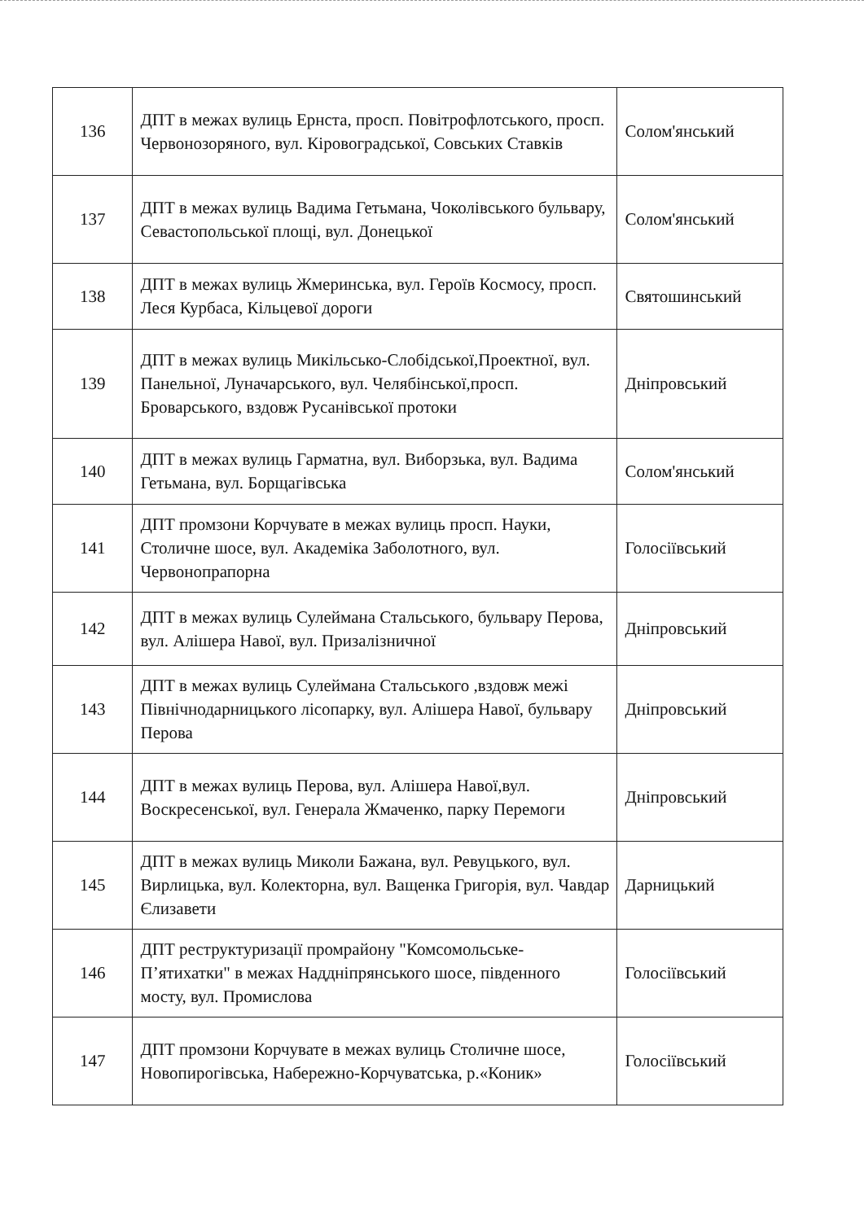| 136 | ДПТ в межах вулиць Ернста, просп. Повітрофлотського, просп. Червонозоряного, вул. Кіровоградської, Совських Ставків | Солом'янський |
| 137 | ДПТ в межах вулиць Вадима Гетьмана, Чоколівського бульвару, Севастопольської площі, вул. Донецької | Солом'янський |
| 138 | ДПТ в межах вулиць Жмеринська, вул. Героїв Космосу, просп. Леся Курбаса, Кільцевої дороги | Святошинський |
| 139 | ДПТ в межах вулиць Микільсько-Слобідської,Проектної, вул. Панельної, Луначарського, вул. Челябінської,просп. Броварського, вздовж Русанівської протоки | Дніпровський |
| 140 | ДПТ в межах вулиць Гарматна, вул. Виборзька, вул. Вадима Гетьмана, вул. Борщагівська | Солом'янський |
| 141 | ДПТ промзони Корчувате в межах вулиць просп. Науки, Столичне шосе, вул. Академіка Заболотного, вул. Червонопрапорна | Голосіївський |
| 142 | ДПТ в межах вулиць Сулеймана Стальського, бульвару Перова, вул. Алішера Навої, вул. Призалізничної | Дніпровський |
| 143 | ДПТ в межах вулиць Сулеймана Стальського ,вздовж межі Північнодарницького лісопарку, вул. Алішера Навої, бульвару Перова | Дніпровський |
| 144 | ДПТ в межах вулиць Перова, вул. Алішера Навої,вул. Воскресенської, вул. Генерала Жмаченко, парку Перемоги | Дніпровський |
| 145 | ДПТ в межах вулиць Миколи Бажана, вул. Ревуцького, вул. Вирлицька, вул. Колекторна, вул. Ващенка Григорія, вул. Чавдар Єлизавети | Дарницький |
| 146 | ДПТ реструктуризації промрайону "Комсомольське-П’ятихатки" в межах Наддніпрянського шосе, південного мосту, вул. Промислова | Голосіївський |
| 147 | ДПТ промзони Корчувате в межах вулиць Столичне шосе, Новопирогівська, Набережно-Корчуватська, р.«Коник» | Голосіївський |